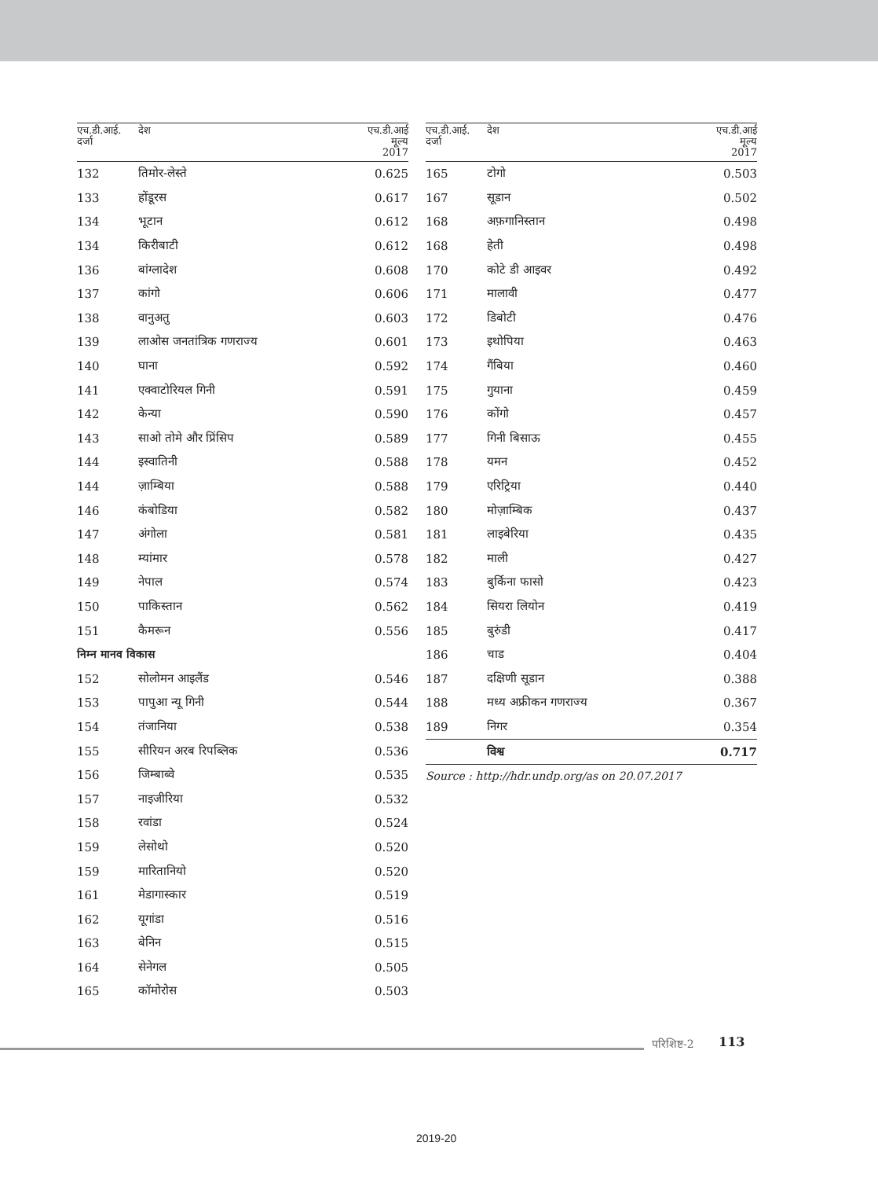| एच.डी.आई. दर्जा | देश | एच.डी.आई मूल्य 2017 |
| --- | --- | --- |
| 132 | तिमोर-लेस्ते | 0.625 |
| 133 | होंडूरस | 0.617 |
| 134 | भूटान | 0.612 |
| 134 | किरीबाटी | 0.612 |
| 136 | बांग्लादेश | 0.608 |
| 137 | कांगो | 0.606 |
| 138 | वानुअतु | 0.603 |
| 139 | लाओस जनतांत्रिक गणराज्य | 0.601 |
| 140 | घाना | 0.592 |
| 141 | एक्वाटोरियल गिनी | 0.591 |
| 142 | केन्या | 0.590 |
| 143 | साओ तोमे और प्रिंसिप | 0.589 |
| 144 | इस्वातिनी | 0.588 |
| 144 | ज़ाम्बिया | 0.588 |
| 146 | कंबोडिया | 0.582 |
| 147 | अंगोला | 0.581 |
| 148 | म्यांमार | 0.578 |
| 149 | नेपाल | 0.574 |
| 150 | पाकिस्तान | 0.562 |
| 151 | कैमरून | 0.556 |
| निम्न मानव विकास | | |
| 152 | सोलोमन आइलैंड | 0.546 |
| 153 | पापुआ न्यू गिनी | 0.544 |
| 154 | तंजानिया | 0.538 |
| 155 | सीरियन अरब रिपब्लिक | 0.536 |
| 156 | जिम्बाब्वे | 0.535 |
| 157 | नाइजीरिया | 0.532 |
| 158 | रवांडा | 0.524 |
| 159 | लेसोथो | 0.520 |
| 159 | मारितानियो | 0.520 |
| 161 | मेडागास्कार | 0.519 |
| 162 | यूगांडा | 0.516 |
| 163 | बेनिन | 0.515 |
| 164 | सेनेगल | 0.505 |
| 165 | कॉमोरोस | 0.503 |
| एच.डी.आई. दर्जा | देश | एच.डी.आई मूल्य 2017 |
| --- | --- | --- |
| 165 | टोगो | 0.503 |
| 167 | सूडान | 0.502 |
| 168 | अफ़गानिस्तान | 0.498 |
| 168 | हेती | 0.498 |
| 170 | कोटे डी आइवर | 0.492 |
| 171 | मालावी | 0.477 |
| 172 | डिबोटी | 0.476 |
| 173 | इथोपिया | 0.463 |
| 174 | गैंबिया | 0.460 |
| 175 | गुयाना | 0.459 |
| 176 | कोंगो | 0.457 |
| 177 | गिनी बिसाऊ | 0.455 |
| 178 | यमन | 0.452 |
| 179 | एरिट्रिया | 0.440 |
| 180 | मोज़ाम्बिक | 0.437 |
| 181 | लाइबेरिया | 0.435 |
| 182 | माली | 0.427 |
| 183 | बुर्किना फासो | 0.423 |
| 184 | सियरा लियोन | 0.419 |
| 185 | बुरुंडी | 0.417 |
| 186 | चाड | 0.404 |
| 187 | दक्षिणी सूडान | 0.388 |
| 188 | मध्य अफ्रीकन गणराज्य | 0.367 |
| 189 | निगर | 0.354 |
| | विश्व | 0.717 |
Source : http://hdr.undp.org/as on 20.07.2017
परिशिष्ट-2 113
2019-20